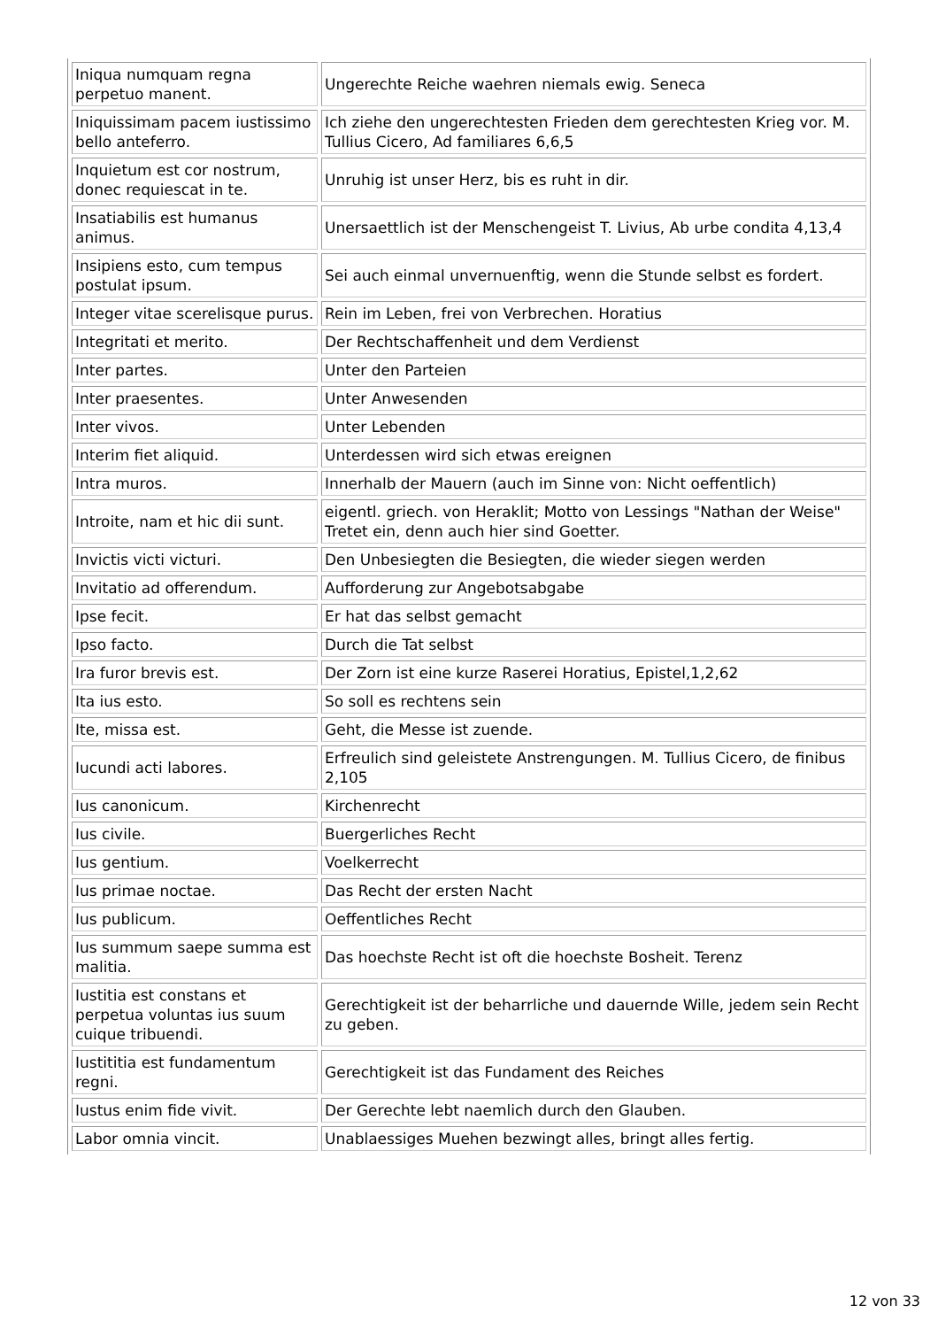| Iniqua numquam regna perpetuo manent. | Ungerechte Reiche waehren niemals ewig. Seneca |
| Iniquissimam pacem iustissimo bello anteferro. | Ich ziehe den ungerechtesten Frieden dem gerechtesten Krieg vor. M. Tullius Cicero, Ad familiares 6,6,5 |
| Inquietum est cor nostrum, donec requiescat in te. | Unruhig ist unser Herz, bis es ruht in dir. |
| Insatiabilis est humanus animus. | Unersaettlich ist der Menschengeist T. Livius, Ab urbe condita 4,13,4 |
| Insipiens esto, cum tempus postulat ipsum. | Sei auch einmal unvernuenftig, wenn die Stunde selbst es fordert. |
| Integer vitae scerelisque purus. | Rein im Leben, frei von Verbrechen. Horatius |
| Integritati et merito. | Der Rechtschaffenheit und dem Verdienst |
| Inter partes. | Unter den Parteien |
| Inter praesentes. | Unter Anwesenden |
| Inter vivos. | Unter Lebenden |
| Interim fiet aliquid. | Unterdessen wird sich etwas ereignen |
| Intra muros. | Innerhalb der Mauern (auch im Sinne von: Nicht oeffentlich) |
| Introite, nam et hic dii sunt. | eigentl. griech. von Heraklit; Motto von Lessings "Nathan der Weise" Tretet ein, denn auch hier sind Goetter. |
| Invictis victi victuri. | Den Unbesiegten die Besiegten, die wieder siegen werden |
| Invitatio ad offerendum. | Aufforderung zur Angebotsabgabe |
| Ipse fecit. | Er hat das selbst gemacht |
| Ipso facto. | Durch die Tat selbst |
| Ira furor brevis est. | Der Zorn ist eine kurze Raserei Horatius, Epistel,1,2,62 |
| Ita ius esto. | So soll es rechtens sein |
| Ite, missa est. | Geht, die Messe ist zuende. |
| Iucundi acti labores. | Erfreulich sind geleistete Anstrengungen. M. Tullius Cicero, de finibus 2,105 |
| Ius canonicum. | Kirchenrecht |
| Ius civile. | Buergerliches Recht |
| Ius gentium. | Voelkerrecht |
| Ius primae noctae. | Das Recht der ersten Nacht |
| Ius publicum. | Oeffentliches Recht |
| Ius summum saepe summa est malitia. | Das hoechste Recht ist oft die hoechste Bosheit. Terenz |
| Iustitia est constans et perpetua voluntas ius suum cuique tribuendi. | Gerechtigkeit ist der beharrliche und dauernde Wille, jedem sein Recht zu geben. |
| Iustititia est fundamentum regni. | Gerechtigkeit ist das Fundament des Reiches |
| Iustus enim fide vivit. | Der Gerechte lebt naemlich durch den Glauben. |
| Labor omnia vincit. | Unablaessiges Muehen bezwingt alles, bringt alles fertig. |
12 von 33